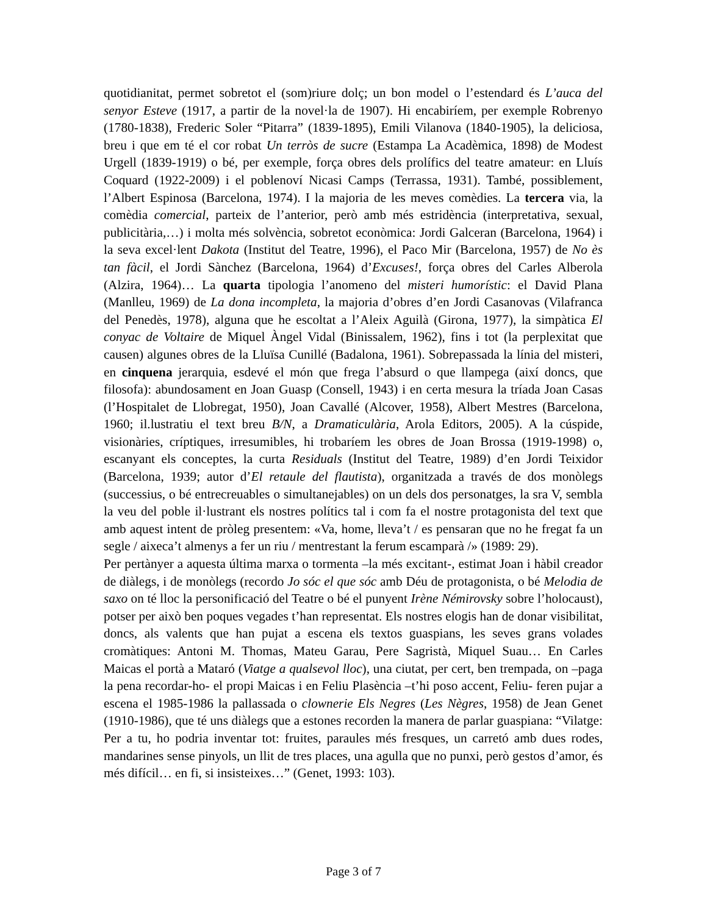quotidianitat, permet sobretot el (som)riure dolç; un bon model o l’estendard és L’auca del senyor Esteve (1917, a partir de la novel·la de 1907). Hi encabiríem, per exemple Robrenyo (1780-1838), Frederic Soler “Pitarra” (1839-1895), Emili Vilanova (1840-1905), la deliciosa, breu i que em té el cor robat Un terròs de sucre (Estampa La Acadèmica, 1898) de Modest Urgell (1839-1919) o bé, per exemple, força obres dels prolífics del teatre amateur: en Lluís Coquard (1922-2009) i el poblenoví Nicasi Camps (Terrassa, 1931). També, possiblement, l’Albert Espinosa (Barcelona, 1974). I la majoria de les meves comèdies. La tercera via, la comèdia comercial, parteix de l’anterior, però amb més estridència (interpretativa, sexual, publicitària,…) i molta més solvència, sobretot econòmica: Jordi Galceran (Barcelona, 1964) i la seva excel·lent Dakota (Institut del Teatre, 1996), el Paco Mir (Barcelona, 1957) de No ès tan fàcil, el Jordi Sànchez (Barcelona, 1964) d’Excuses!, força obres del Carles Alberola (Alzira, 1964)… La quarta tipologia l’anomeno del misteri humorístic: el David Plana (Manlleu, 1969) de La dona incompleta, la majoria d’obres d’en Jordi Casanovas (Vilafranca del Penedès, 1978), alguna que he escoltat a l’Aleix Aguilà (Girona, 1977), la simpàtica El conyac de Voltaire de Miquel Àngel Vidal (Binissalem, 1962), fins i tot (la perplexitat que causen) algunes obres de la Lluïsa Cunillé (Badalona, 1961). Sobrepassada la línia del misteri, en cinquena jerarquia, esdevé el món que frega l’absurd o que llampega (així doncs, que filosofa): abundosament en Joan Guasp (Consell, 1943) i en certa mesura la tríada Joan Casas (l’Hospitalet de Llobregat, 1950), Joan Cavallé (Alcover, 1958), Albert Mestres (Barcelona, 1960; il.lustratiu el text breu B/N, a Dramaticulària, Arola Editors, 2005). A la cúspide, visionàries, críptiques, irresumibles, hi trobaríem les obres de Joan Brossa (1919-1998) o, escanyant els conceptes, la curta Residuals (Institut del Teatre, 1989) d’en Jordi Teixidor (Barcelona, 1939; autor d’El retaule del flautista), organitzada a través de dos monòlegs (successius, o bé entrecreuables o simultanejables) on un dels dos personatges, la sra V, sembla la veu del poble il·lustrant els nostres polítics tal i com fa el nostre protagonista del text que amb aquest intent de pròleg presentem: «Va, home, lleva’t / es pensaran que no he fregat fa un segle / aixeca’t almenys a fer un riu / mentrestant la ferum escamparà /» (1989: 29).
Per pertànyer a aquesta última marxa o tormenta –la més excitant-, estimat Joan i hàbil creador de diàlegs, i de monòlegs (recordo Jo sóc el que sóc amb Déu de protagonista, o bé Melodia de saxo on té lloc la personificació del Teatre o bé el punyent Irène Némirovsky sobre l’holocaust), potser per això ben poques vegades t’han representat. Els nostres elogis han de donar visibilitat, doncs, als valents que han pujat a escena els textos guaspians, les seves grans volades cromàtiques: Antoni M. Thomas, Mateu Garau, Pere Sagristà, Miquel Suau… En Carles Maicas el portà a Mataró (Viatge a qualsevol lloc), una ciutat, per cert, ben trempada, on –paga la pena recordar-ho- el propi Maicas i en Feliu Plasència –t’hi poso accent, Feliu- feren pujar a escena el 1985-1986 la pallassada o clownerie Els Negres (Les Nègres, 1958) de Jean Genet (1910-1986), que té uns diàlegs que a estones recorden la manera de parlar guaspiana: “Vilatge: Per a tu, ho podria inventar tot: fruites, paraules més fresques, un carretó amb dues rodes, mandarines sense pinyols, un llit de tres places, una agulla que no punxi, però gestos d’amor, és més difícil… en fi, si insisteixes…” (Genet, 1993: 103).
Page 3 of 7